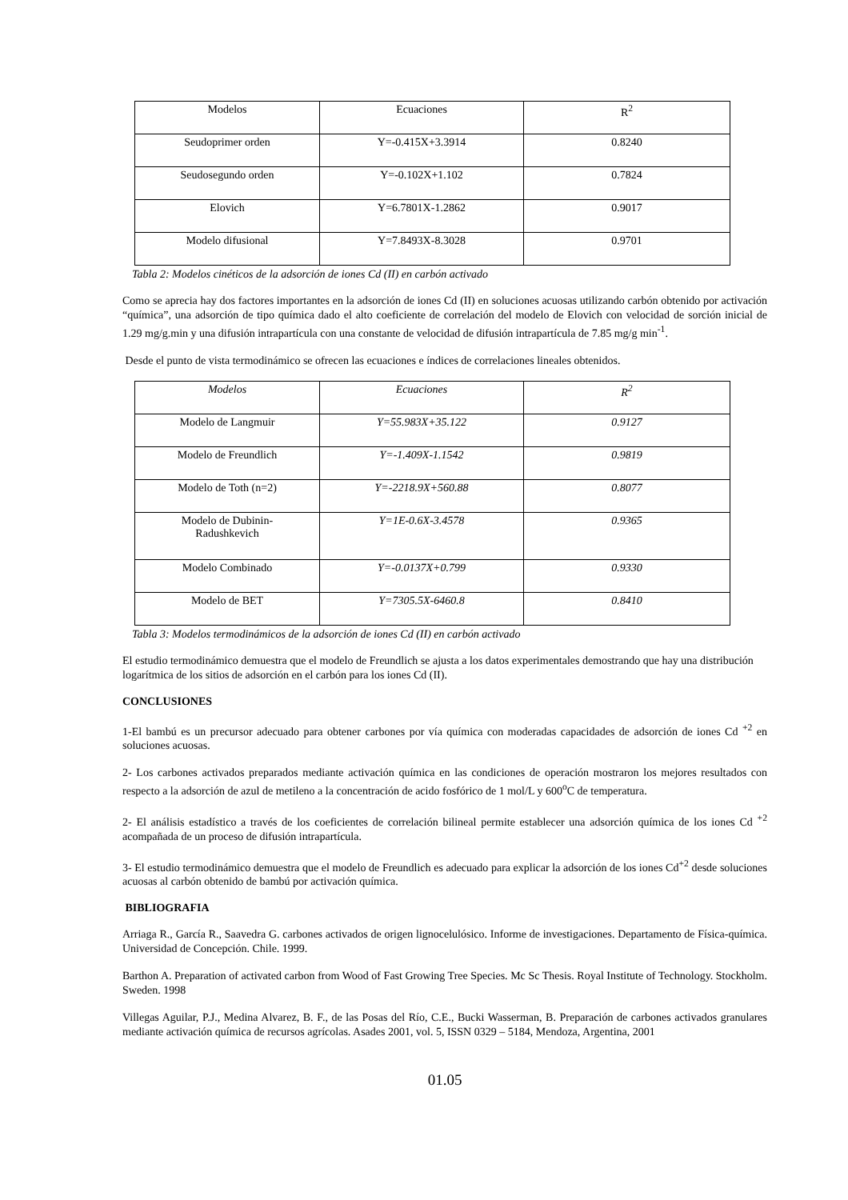| Modelos | Ecuaciones | R<sup>2</sup> |
| Seudoprimer orden | Y=-0.415X+3.3914 | 0.8240 |
| Seudosegundo orden | Y=-0.102X+1.102 | 0.7824 |
| Elovich | Y=6.7801X-1.2862 | 0.9017 |
| Modelo difusional | Y=7.8493X-8.3028 | 0.9701 |
Tabla 2: Modelos cinéticos de la adsorción de iones Cd (II) en carbón activado
Como se aprecia hay dos factores importantes en la adsorción de iones Cd (II) en soluciones acuosas utilizando carbón obtenido por activación “química”, una adsorción de tipo química dado el alto coeficiente de correlación del modelo de Elovich con velocidad de sorción inicial de 1.29 mg/g.min y una difusión intrapartícula con una constante de velocidad de difusión intrapartícula de 7.85 mg/g min<sup>-1</sup>.
Desde el punto de vista termodinámico se ofrecen las ecuaciones e índices de correlaciones lineales obtenidos.
| Modelos | Ecuaciones | R<sup>2</sup> |
| Modelo de Langmuir | Y=55.983X+35.122 | 0.9127 |
| Modelo de Freundlich | Y=-1.409X-1.1542 | 0.9819 |
| Modelo de Toth (n=2) | Y=-2218.9X+560.88 | 0.8077 |
| Modelo de Dubinin- Radushkevich | Y=1E-0.6X-3.4578 | 0.9365 |
| Modelo Combinado | Y=-0.0137X+0.799 | 0.9330 |
| Modelo de BET | Y=7305.5X-6460.8 | 0.8410 |
Tabla 3: Modelos termodinámicos de la adsorción de iones Cd (II) en carbón activado
El estudio termodinámico demuestra que el modelo de Freundlich se ajusta a los datos experimentales demostrando que hay una distribución logarítmica de los sitios de adsorción en el carbón para los iones Cd (II).
CONCLUSIONES
1-El bambú es un precursor adecuado para obtener carbones por vía química con moderadas capacidades de adsorción de iones Cd <sup>+2</sup> en soluciones acuosas.
2- Los carbones activados preparados mediante activación química en las condiciones de operación mostraron los mejores resultados con respecto a la adsorción de azul de metileno a la concentración de acido fosfórico de 1 mol/L y 600<sup>o</sup>C de temperatura.
2- El análisis estadístico a través de los coeficientes de correlación bilineal permite establecer una adsorción química de los iones Cd <sup>+2</sup> acompañada de un proceso de difusión intrapartícula.
3- El estudio termodinámico demuestra que el modelo de Freundlich es adecuado para explicar la adsorción de los iones Cd<sup>+2</sup> desde soluciones acuosas al carbón obtenido de bambú por activación química.
BIBLIOGRAFIA
Arriaga R., García R., Saavedra G. carbones activados de origen lignocelulósico. Informe de investigaciones. Departamento de Física-química. Universidad de Concepción. Chile. 1999.
Barthon A. Preparation of activated carbon from Wood of Fast Growing Tree Species. Mc Sc Thesis. Royal Institute of Technology. Stockholm. Sweden. 1998
Villegas Aguilar, P.J., Medina Alvarez, B. F., de las Posas del Río, C.E., Bucki Wasserman, B. Preparación de carbones activados granulares mediante activación química de recursos agrícolas. Asades 2001, vol. 5, ISSN 0329 – 5184, Mendoza, Argentina, 2001
01.05